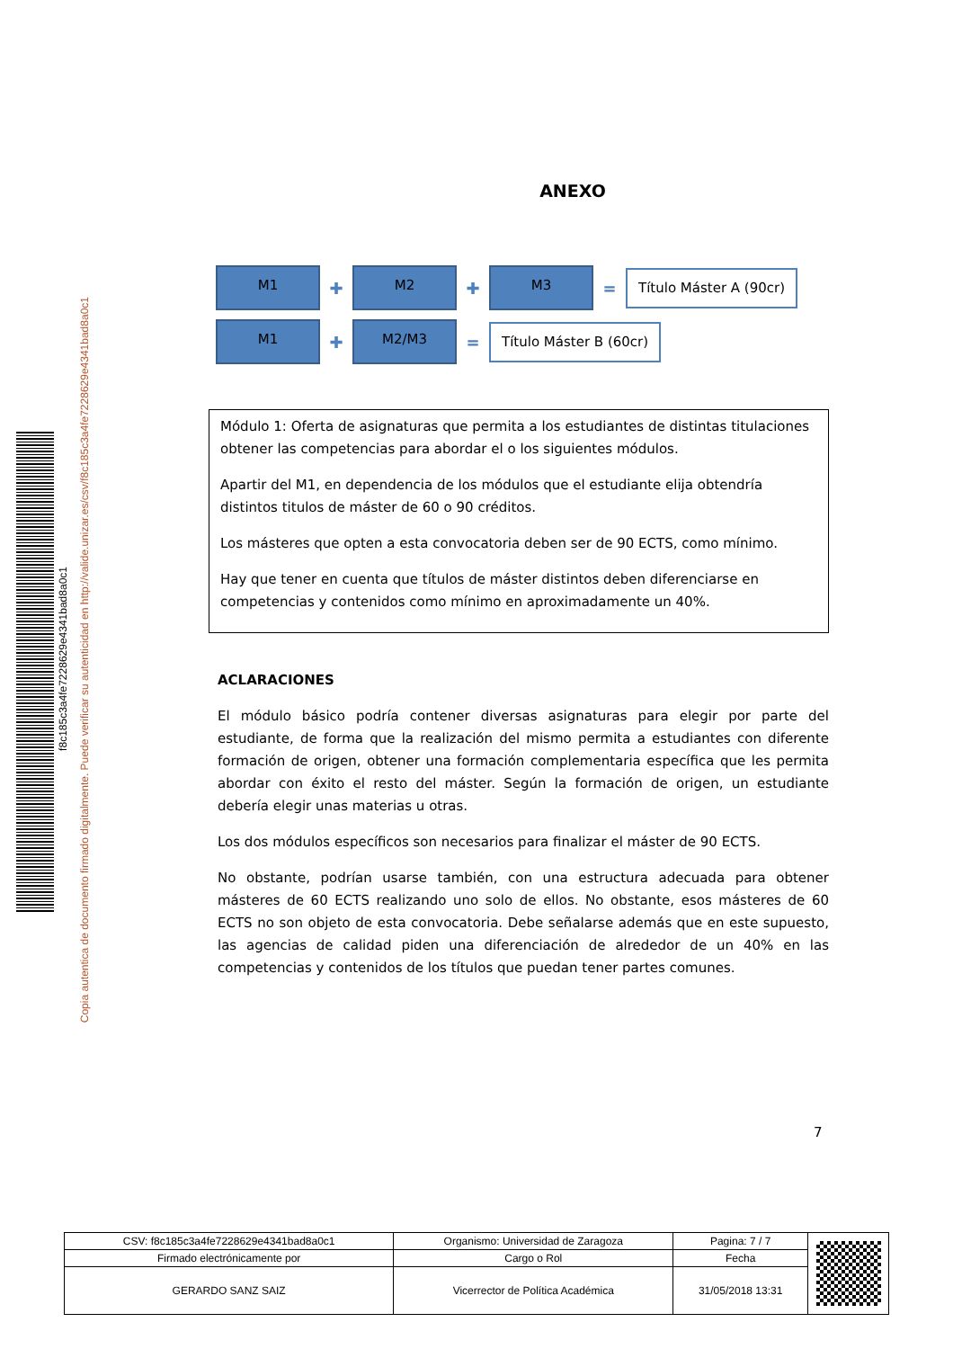f8c185c3a4fe7228629e4341bad8a0c1
Copia autentica de documento firmado digitalmente. Puede verificar su autenticidad en http://valide.unizar.es/csv/f8c185c3a4fe7228629e4341bad8a0c1
ANEXO
M1
✚
M2
✚
M3
=
Título Máster A (90cr)
M1
✚
M2/M3
=
Título Máster B (60cr)
Módulo 1: Oferta de asignaturas que permita a los estudiantes de distintas titulaciones obtener las competencias para abordar el o los siguientes módulos.
Apartir del M1, en dependencia de los módulos que el estudiante elija obtendría distintos titulos de máster de 60 o 90 créditos.
Los másteres que opten a esta convocatoria deben ser de 90 ECTS, como mínimo.
Hay que tener en cuenta que títulos de máster distintos deben diferenciarse en competencias y contenidos como mínimo en aproximadamente un 40%.
ACLARACIONES
El módulo básico podría contener diversas asignaturas para elegir por parte del estudiante, de forma que la realización del mismo permita a estudiantes con diferente formación de origen, obtener una formación complementaria específica que les permita abordar con éxito el resto del máster. Según la formación de origen, un estudiante debería elegir unas materias u otras.
Los dos módulos específicos son necesarios para finalizar el máster de 90 ECTS.
No obstante, podrían usarse también, con una estructura adecuada para obtener másteres de 60 ECTS realizando uno solo de ellos. No obstante, esos másteres de 60 ECTS no son objeto de esta convocatoria. Debe señalarse además que en este supuesto, las agencias de calidad piden una diferenciación de alrededor de un 40% en las competencias y contenidos de los títulos que puedan tener partes comunes.
7
| CSV: f8c185c3a4fe7228629e4341bad8a0c1 | Organismo: Universidad de Zaragoza | Pagina: 7 / 7 | |
| Firmado electrónicamente por | Cargo o Rol | Fecha | |
| GERARDO SANZ SAIZ | Vicerrector de Política Académica | 31/05/2018 13:31 | |